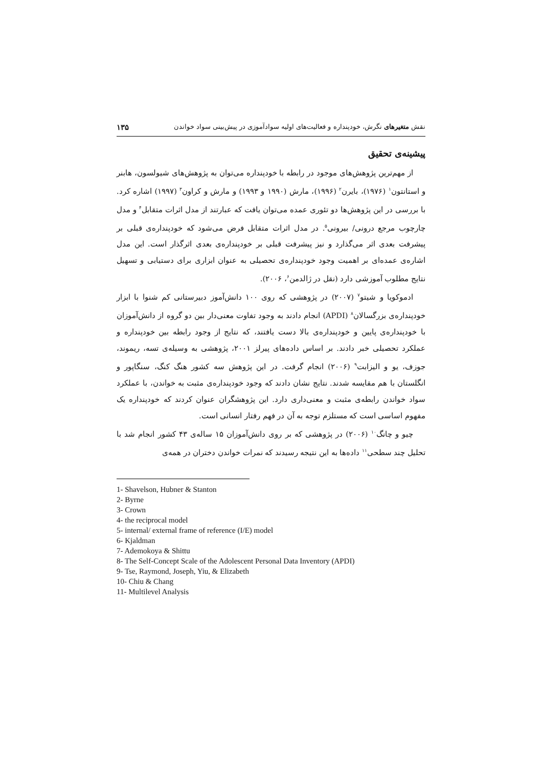نقش متغیرهای نگرش، خودپنداره و فعالیت‌های اولیه سوادآموزی در پیش‌بینی سواد خواندن ۱۳۵
پیشینه‌ی تحقیق
از مهم‌ترین پژوهش‌های موجود در رابطه با خودپنداره می‌توان به پژوهش‌های شیولسون، هابنر و استانتون<sup>۱</sup> (۱۹۷۶)، بایرن<sup>۲</sup> (۱۹۹۶)، مارش (۱۹۹۰ و ۱۹۹۳) و مارش و کراون<sup>۳</sup> (۱۹۹۷) اشاره کرد. با بررسی در این پژوهش‌ها دو تئوری عمده می‌توان یافت که عبارتند از مدل اثرات متقابل<sup>۴</sup> و مدل چارچوب مرجع درونی/ بیرونی<sup>۵</sup>. در مدل اثرات متقابل فرض می‌شود که خودپنداره‌ی قبلی بر پیشرفت بعدی اثر می‌گذارد و نیز پیشرفت قبلی بر خودپنداره‌ی بعدی اثرگذار است. این مدل اشاره‌ی عمده‌ای بر اهمیت وجود خودپنداره‌ی تحصیلی به عنوان ابزاری برای دستیابی و تسهیل نتایج مطلوب آموزشی دارد (نقل در ژالدمن<sup>۶</sup>، ۲۰۰۶).
ادموکویا و شیتو<sup>۷</sup> (۲۰۰۷) در پژوهشی که روی ۱۰۰ دانش‌آموز دبیرستانی کم شنوا با ابزار خودپنداره‌ی بزرگسالان<sup>۸</sup> (APDI) انجام دادند به وجود تفاوت معنی‌دار بین دو گروه از دانش‌آموزان با خودپنداره‌ی پایین و خودپنداره‌ی بالا دست یافتند، که نتایج از وجود رابطه بین خودپنداره و عملکرد تحصیلی خبر دادند. بر اساس داده‌های پیرلز ۲۰۰۱، پژوهشی به وسیله‌ی تسه، ریموند، جوزف، یو و الیزابت<sup>۹</sup> (۲۰۰۶) انجام گرفت. در این پژوهش سه کشور هنگ کنگ، سنگاپور و انگلستان با هم مقایسه شدند. نتایج نشان دادند که وجود خودپنداره‌ی مثبت به خواندن، با عملکرد سواد خواندن رابطه‌ی مثبت و معنی‌داری دارد. این پژوهشگران عنوان کردند که خودپنداره یک مفهوم اساسی است که مستلزم توجه به آن در فهم رفتار انسانی است.
چیو و چانگ<sup>۱۰</sup> (۲۰۰۶) در پژوهشی که بر روی دانش‌آموزان ۱۵ ساله‌ی ۴۳ کشور انجام شد با تحلیل چند سطحی<sup>۱۱</sup> داده‌ها به این نتیجه رسیدند که نمرات خواندن دختران در همه‌ی
1- Shavelson, Hubner & Stanton
2- Byrne
3- Crown
4- the reciprocal model
5- internal/ external frame of reference (I/E) model
6- Kjaldman
7- Ademokoya & Shittu
8- The Self-Concept Scale of the Adolescent Personal Data Inventory (APDI)
9- Tse, Raymond, Joseph, Yiu, & Elizabeth
10- Chiu & Chang
11- Multilevel Analysis